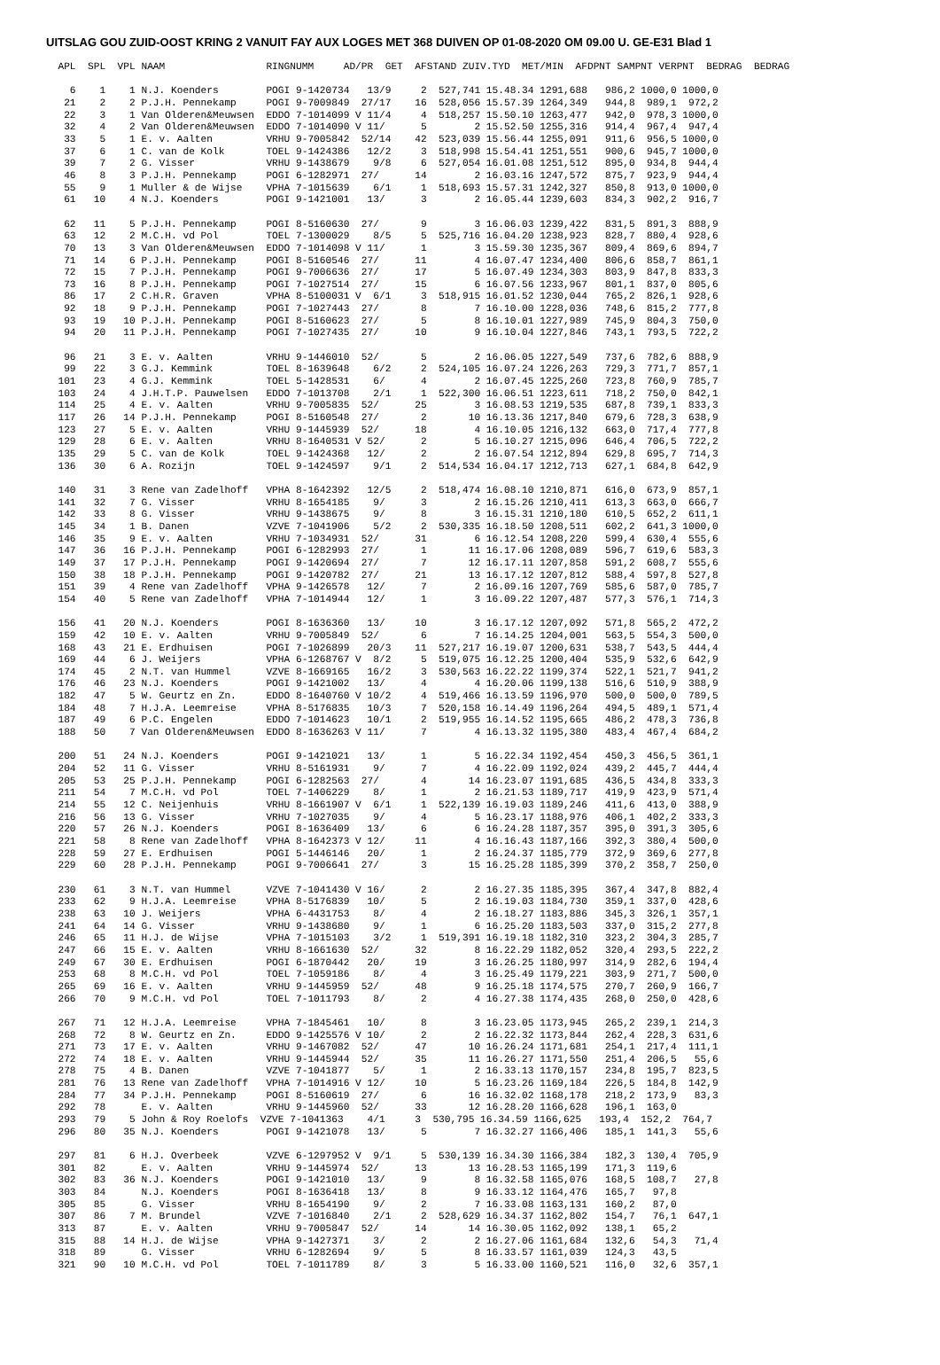UITSLAG GOU ZUID-OOST KRING 2 VANUIT FAY AUX LOGES MET 368 DUIVEN OP 01-08-2020 OM 09.00 U. GE-E31 Blad 1
  APL  SPL  VPL NAAM                 RINGNUMM     AD/PR  GET  AFSTAND ZUIV.TYD  MET/MIN  AFDPNT SAMPNT VERPNT  BEDRAG  BEDRAG

    6    1    1 N.J. Koenders        POGI 9-1420734   13/9     2  527,741 15.48.34 1291,688   986,2 1000,0 1000,0
   21    2    2 P.J.H. Pennekamp     POGI 9-7009849  27/17    16  528,056 15.57.39 1264,349   944,8  989,1  972,2
   22    3    1 Van Olderen&Meuwsen  EDDO 7-1014099 V 11/4     4  518,257 15.50.10 1263,477   942,0  978,3 1000,0
   32    4    2 Van Olderen&Meuwsen  EDDO 7-1014090 V 11/      5        2 15.52.50 1255,316   914,4  967,4  947,4
   33    5    1 E. v. Aalten         VRHU 9-7005842  52/14    42  523,039 15.56.44 1255,091   911,6  956,5 1000,0
   37    6    1 C. van de Kolk       TOEL 9-1424386   12/2     3  518,998 15.54.41 1251,551   900,6  945,7 1000,0
   39    7    2 G. Visser            VRHU 9-1438679    9/8     6  527,054 16.01.08 1251,512   895,0  934,8  944,4
   46    8    3 P.J.H. Pennekamp     POGI 6-1282971  27/      14        2 16.03.16 1247,572   875,7  923,9  944,4
   55    9    1 Muller & de Wijse    VPHA 7-1015639    6/1     1  518,693 15.57.31 1242,327   850,8  913,0 1000,0
   61   10    4 N.J. Koenders        POGI 9-1421001   13/      3        2 16.05.44 1239,603   834,3  902,2  916,7

   62   11    5 P.J.H. Pennekamp     POGI 8-5160630  27/       9        3 16.06.03 1239,422   831,5  891,3  888,9
   63   12    2 M.C.H. vd Pol        TOEL 7-1300029    8/5     5  525,716 16.04.20 1238,923   828,7  880,4  928,6
   70   13    3 Van Olderen&Meuwsen  EDDO 7-1014098 V 11/      1        3 15.59.30 1235,367   809,4  869,6  894,7
   71   14    6 P.J.H. Pennekamp     POGI 8-5160546  27/      11        4 16.07.47 1234,400   806,6  858,7  861,1
   72   15    7 P.J.H. Pennekamp     POGI 9-7006636  27/      17        5 16.07.49 1234,303   803,9  847,8  833,3
   73   16    8 P.J.H. Pennekamp     POGI 7-1027514  27/      15        6 16.07.56 1233,967   801,1  837,0  805,6
   86   17    2 C.H.R. Graven        VPHA 8-5100031 V  6/1     3  518,915 16.01.52 1230,044   765,2  826,1  928,6
   92   18    9 P.J.H. Pennekamp     POGI 7-1027443  27/       8        7 16.10.00 1228,036   748,6  815,2  777,8
   93   19   10 P.J.H. Pennekamp     POGI 8-5160623  27/       5        8 16.10.01 1227,989   745,9  804,3  750,0
   94   20   11 P.J.H. Pennekamp     POGI 7-1027435  27/      10        9 16.10.04 1227,846   743,1  793,5  722,2

   96   21    3 E. v. Aalten         VRHU 9-1446010  52/       5        2 16.06.05 1227,549   737,6  782,6  888,9
   99   22    3 G.J. Kemmink         TOEL 8-1639648    6/2     2  524,105 16.07.24 1226,263   729,3  771,7  857,1
  101   23    4 G.J. Kemmink         TOEL 5-1428531    6/      4        2 16.07.45 1225,260   723,8  760,9  785,7
  103   24    4 J.H.T.P. Pauwelsen   EDDO 7-1013708    2/1     1  522,300 16.06.51 1223,611   718,2  750,0  842,1
  114   25    4 E. v. Aalten         VRHU 9-7005835  52/      25        3 16.08.53 1219,535   687,8  739,1  833,3
  117   26   14 P.J.H. Pennekamp     POGI 8-5160548  27/       2       10 16.13.36 1217,840   679,6  728,3  638,9
  123   27    5 E. v. Aalten         VRHU 9-1445939  52/      18        4 16.10.05 1216,132   663,0  717,4  777,8
  129   28    6 E. v. Aalten         VRHU 8-1640531 V 52/      2        5 16.10.27 1215,096   646,4  706,5  722,2
  135   29    5 C. van de Kolk       TOEL 9-1424368   12/      2        2 16.07.54 1212,894   629,8  695,7  714,3
  136   30    6 A. Rozijn            TOEL 9-1424597    9/1     2  514,534 16.04.17 1212,713   627,1  684,8  642,9

  140   31    3 Rene van Zadelhoff   VPHA 8-1642392   12/5     2  518,474 16.08.10 1210,871   616,0  673,9  857,1
  141   32    7 G. Visser            VRHU 8-1654185    9/      3        2 16.15.26 1210,411   613,3  663,0  666,7
  142   33    8 G. Visser            VRHU 9-1438675    9/      8        3 16.15.31 1210,180   610,5  652,2  611,1
  145   34    1 B. Danen             VZVE 7-1041906    5/2     2  530,335 16.18.50 1208,511   602,2  641,3 1000,0
  146   35    9 E. v. Aalten         VRHU 7-1034931  52/      31        6 16.12.54 1208,220   599,4  630,4  555,6
  147   36   16 P.J.H. Pennekamp     POGI 6-1282993  27/       1       11 16.17.06 1208,089   596,7  619,6  583,3
  149   37   17 P.J.H. Pennekamp     POGI 9-1420694  27/       7       12 16.17.11 1207,858   591,2  608,7  555,6
  150   38   18 P.J.H. Pennekamp     POGI 9-1420782  27/      21       13 16.17.12 1207,812   588,4  597,8  527,8
  151   39    4 Rene van Zadelhoff   VPHA 9-1426578   12/      7        2 16.09.16 1207,769   585,6  587,0  785,7
  154   40    5 Rene van Zadelhoff   VPHA 7-1014944   12/      1        3 16.09.22 1207,487   577,3  576,1  714,3

  156   41   20 N.J. Koenders        POGI 8-1636360   13/     10        3 16.17.12 1207,092   571,8  565,2  472,2
  159   42   10 E. v. Aalten         VRHU 9-7005849  52/       6        7 16.14.25 1204,001   563,5  554,3  500,0
  168   43   21 E. Erdhuisen         POGI 7-1026899   20/3    11  527,217 16.19.07 1200,631   538,7  543,5  444,4
  169   44    6 J. Weijers           VPHA 6-1268767 V  8/2     5  519,075 16.12.25 1200,404   535,9  532,6  642,9
  174   45    2 N.T. van Hummel      VZVE 8-1669165   16/2     3  530,563 16.22.22 1199,374   522,1  521,7  941,2
  176   46   23 N.J. Koenders        POGI 9-1421002   13/      4        4 16.20.06 1199,138   516,6  510,9  388,9
  182   47    5 W. Geurtz en Zn.     EDDO 8-1640760 V 10/2     4  519,466 16.13.59 1196,970   500,0  500,0  789,5
  184   48    7 H.J.A. Leemreise     VPHA 8-5176835   10/3     7  520,158 16.14.49 1196,264   494,5  489,1  571,4
  187   49    6 P.C. Engelen         EDDO 7-1014623   10/1     2  519,955 16.14.52 1195,665   486,2  478,3  736,8
  188   50    7 Van Olderen&Meuwsen  EDDO 8-1636263 V 11/      7        4 16.13.32 1195,380   483,4  467,4  684,2

  200   51   24 N.J. Koenders        POGI 9-1421021   13/      1        5 16.22.34 1192,454   450,3  456,5  361,1
  204   52   11 G. Visser            VRHU 8-5161931    9/      7        4 16.22.09 1192,024   439,2  445,7  444,4
  205   53   25 P.J.H. Pennekamp     POGI 6-1282563  27/       4       14 16.23.07 1191,685   436,5  434,8  333,3
  211   54    7 M.C.H. vd Pol        TOEL 7-1406229    8/      1        2 16.21.53 1189,717   419,9  423,9  571,4
  214   55   12 C. Neijenhuis        VRHU 8-1661907 V  6/1     1  522,139 16.19.03 1189,246   411,6  413,0  388,9
  216   56   13 G. Visser            VRHU 7-1027035    9/      4        5 16.23.17 1188,976   406,1  402,2  333,3
  220   57   26 N.J. Koenders        POGI 8-1636409   13/      6        6 16.24.28 1187,357   395,0  391,3  305,6
  221   58    8 Rene van Zadelhoff   VPHA 8-1642373 V 12/     11        4 16.16.43 1187,166   392,3  380,4  500,0
  228   59   27 E. Erdhuisen         POGI 5-1446146   20/      1        2 16.24.37 1185,779   372,9  369,6  277,8
  229   60   28 P.J.H. Pennekamp     POGI 9-7006641  27/       3       15 16.25.28 1185,399   370,2  358,7  250,0

  230   61    3 N.T. van Hummel      VZVE 7-1041430 V 16/      2        2 16.27.35 1185,395   367,4  347,8  882,4
  233   62    9 H.J.A. Leemreise     VPHA 8-5176839   10/      5        2 16.19.03 1184,730   359,1  337,0  428,6
  238   63   10 J. Weijers           VPHA 6-4431753    8/      4        2 16.18.27 1183,886   345,3  326,1  357,1
  241   64   14 G. Visser            VRHU 9-1438680    9/      1        6 16.25.20 1183,503   337,0  315,2  277,8
  246   65   11 H.J. de Wijse        VPHA 7-1015103    3/2     1  519,391 16.19.18 1182,310   323,2  304,3  285,7
  247   66   15 E. v. Aalten         VRHU 8-1661630  52/      32        8 16.22.29 1182,052   320,4  293,5  222,2
  249   67   30 E. Erdhuisen         POGI 6-1870442   20/     19        3 16.26.25 1180,997   314,9  282,6  194,4
  253   68    8 M.C.H. vd Pol        TOEL 7-1059186    8/      4        3 16.25.49 1179,221   303,9  271,7  500,0
  265   69   16 E. v. Aalten         VRHU 9-1445959  52/      48        9 16.25.18 1174,575   270,7  260,9  166,7
  266   70    9 M.C.H. vd Pol        TOEL 7-1011793    8/      2        4 16.27.38 1174,435   268,0  250,0  428,6

  267   71   12 H.J.A. Leemreise     VPHA 7-1845461   10/      8        3 16.23.05 1173,945   265,2  239,1  214,3
  268   72    8 W. Geurtz en Zn.     EDDO 9-1425576 V 10/      2        2 16.22.32 1173,844   262,4  228,3  631,6
  271   73   17 E. v. Aalten         VRHU 9-1467082  52/      47       10 16.26.24 1171,681   254,1  217,4  111,1
  272   74   18 E. v. Aalten         VRHU 9-1445944  52/      35       11 16.26.27 1171,550   251,4  206,5   55,6
  278   75    4 B. Danen             VZVE 7-1041877    5/      1        2 16.33.13 1170,157   234,8  195,7  823,5
  281   76   13 Rene van Zadelhoff   VPHA 7-1014916 V 12/     10        5 16.23.26 1169,184   226,5  184,8  142,9
  284   77   34 P.J.H. Pennekamp     POGI 8-5160619  27/       6       16 16.32.02 1168,178   218,2  173,9   83,3
  292   78      E. v. Aalten         VRHU 9-1445960  52/      33       12 16.28.20 1166,628   196,1  163,0
  293   79    5 John & Roy Roelofs  VZVE 7-1041363    4/1     3  530,795 16.34.59 1166,625   193,4  152,2  764,7
  296   80   35 N.J. Koenders        POGI 9-1421078   13/      5        7 16.32.27 1166,406   185,1  141,3   55,6

  297   81    6 H.J. Overbeek        VZVE 6-1297952 V  9/1     5  530,139 16.34.30 1166,384   182,3  130,4  705,9
  301   82      E. v. Aalten         VRHU 9-1445974  52/      13       13 16.28.53 1165,199   171,3  119,6
  302   83   36 N.J. Koenders        POGI 9-1421010   13/      9        8 16.32.58 1165,076   168,5  108,7   27,8
  303   84      N.J. Koenders        POGI 8-1636418   13/      8        9 16.33.12 1164,476   165,7   97,8
  305   85      G. Visser            VRHU 8-1654190    9/      2        7 16.33.08 1163,131   160,2   87,0
  307   86    7 M. Brundel           VZVE 7-1016840    2/1     2  528,629 16.34.37 1162,802   154,7   76,1  647,1
  313   87      E. v. Aalten         VRHU 9-7005847  52/      14       14 16.30.05 1162,092   138,1   65,2
  315   88   14 H.J. de Wijse        VPHA 9-1427371    3/      2        2 16.27.06 1161,684   132,6   54,3   71,4
  318   89      G. Visser            VRHU 6-1282694    9/      5        8 16.33.57 1161,039   124,3   43,5
  321   90   10 M.C.H. vd Pol        TOEL 7-1011789    8/      3        5 16.33.00 1160,521   116,0   32,6  357,1